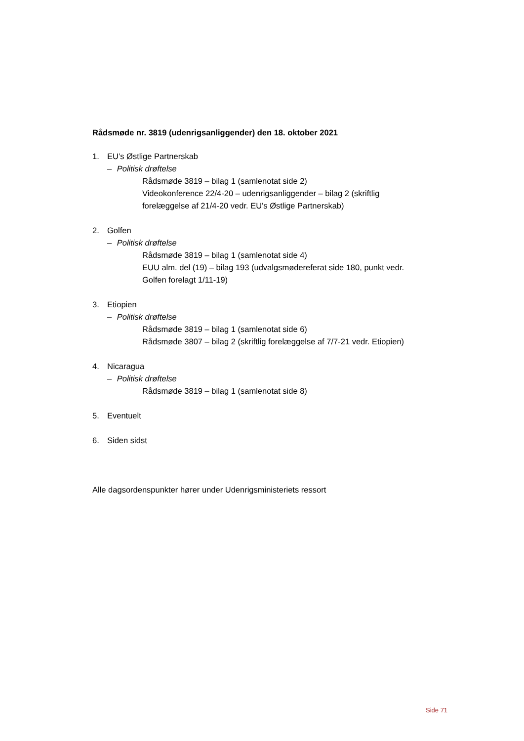Rådsmøde nr. 3819 (udenrigsanliggender) den 18. oktober 2021
1. EU’s Østlige Partnerskab
– Politisk drøftelse
Rådsmøde 3819 – bilag 1 (samlenotat side 2)
Videokonference 22/4-20 – udenrigsanliggender – bilag 2 (skriftlig forelæggelse af 21/4-20 vedr. EU's Østlige Partnerskab)
2. Golfen
– Politisk drøftelse
Rådsmøde 3819 – bilag 1 (samlenotat side 4)
EUU alm. del (19) – bilag 193 (udvalgsmødereferat side 180, punkt vedr. Golfen forelagt 1/11-19)
3. Etiopien
– Politisk drøftelse
Rådsmøde 3819 – bilag 1 (samlenotat side 6)
Rådsmøde 3807 – bilag 2 (skriftlig forelæggelse af 7/7-21 vedr. Etiopien)
4. Nicaragua
– Politisk drøftelse
Rådsmøde 3819 – bilag 1 (samlenotat side 8)
5. Eventuelt
6. Siden sidst
Alle dagsordenspunkter hører under Udenrigsministeriets ressort
Side 71